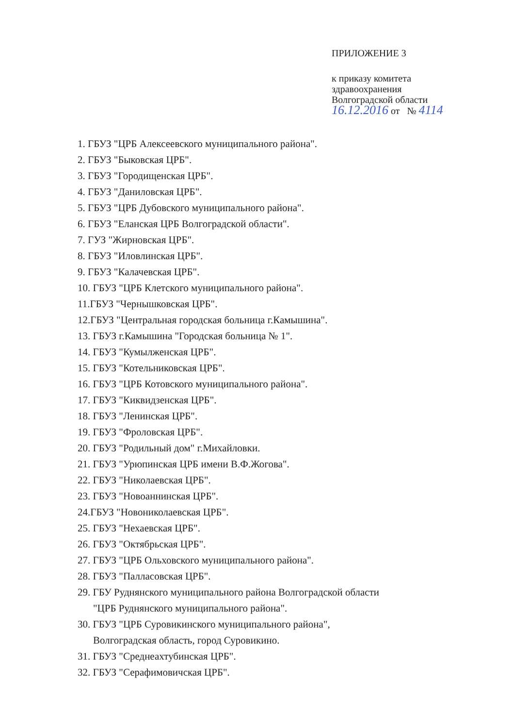ПРИЛОЖЕНИЕ 3
к приказу комитета
здравоохранения
Волгоградской области
16.12.2016 от № 4114
1. ГБУЗ "ЦРБ Алексеевского муниципального района".
2. ГБУЗ "Быковская ЦРБ".
3. ГБУЗ "Городищенская ЦРБ".
4. ГБУЗ "Даниловская ЦРБ".
5. ГБУЗ "ЦРБ Дубовского муниципального района".
6. ГБУЗ "Еланская ЦРБ Волгоградской области".
7. ГУЗ "Жирновская ЦРБ".
8. ГБУЗ "Иловлинская ЦРБ".
9. ГБУЗ "Калачевская ЦРБ".
10. ГБУЗ "ЦРБ Клетского муниципального района".
11.ГБУЗ "Чернышковская ЦРБ".
12.ГБУЗ "Центральная городская больница г.Камышина".
13. ГБУЗ г.Камышина "Городская больница № 1".
14. ГБУЗ "Кумылженская ЦРБ".
15. ГБУЗ "Котельниковская ЦРБ".
16. ГБУЗ "ЦРБ Котовского муниципального района".
17. ГБУЗ "Киквидзенская ЦРБ".
18. ГБУЗ "Ленинская ЦРБ".
19. ГБУЗ "Фроловская ЦРБ".
20. ГБУЗ "Родильный дом" г.Михайловки.
21. ГБУЗ "Урюпинская ЦРБ имени В.Ф.Жогова".
22. ГБУЗ "Николаевская ЦРБ".
23. ГБУЗ "Новоаннинская ЦРБ".
24.ГБУЗ "Новониколаевская ЦРБ".
25. ГБУЗ "Нехаевская ЦРБ".
26. ГБУЗ "Октябрьская ЦРБ".
27. ГБУЗ "ЦРБ Ольховского муниципального района".
28. ГБУЗ "Палласовская ЦРБ".
29. ГБУ Руднянского муниципального района Волгоградской области
"ЦРБ Руднянского муниципального района".
30. ГБУЗ "ЦРБ Суровикинского муниципального района",
Волгоградская область, город Суровикино.
31. ГБУЗ "Среднеахтубинская ЦРБ".
32. ГБУЗ "Серафимовичская ЦРБ".